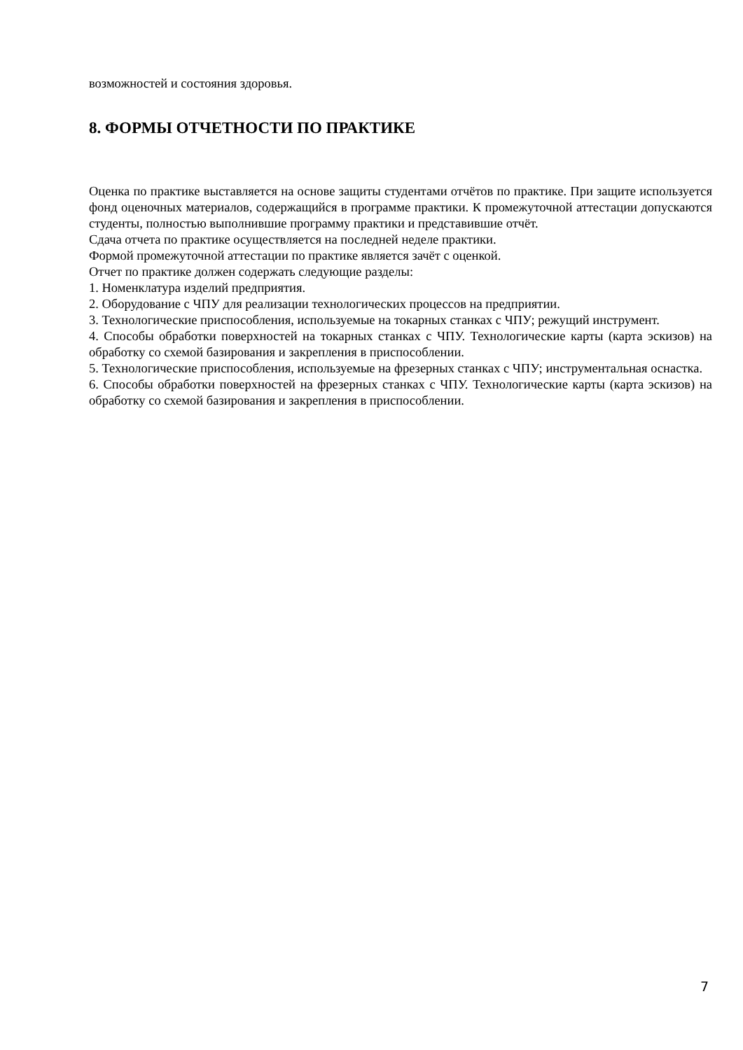возможностей и состояния здоровья.
8. ФОРМЫ ОТЧЕТНОСТИ ПО ПРАКТИКЕ
Оценка по практике выставляется на основе защиты студентами отчётов по практике. При защите используется фонд оценочных материалов, содержащийся в программе практики. К промежуточной аттестации допускаются студенты, полностью выполнившие программу практики и представившие отчёт.
Сдача отчета по практике осуществляется на последней неделе практики.
Формой промежуточной аттестации по практике является зачёт с оценкой.
Отчет по практике должен содержать следующие разделы:
1. Номенклатура изделий предприятия.
2. Оборудование с ЧПУ для реализации технологических процессов на предприятии.
3. Технологические приспособления, используемые на токарных станках с ЧПУ; режущий инструмент.
4. Способы обработки поверхностей на токарных станках с ЧПУ. Технологические карты (карта эскизов) на обработку со схемой базирования и закрепления в приспособлении.
5. Технологические приспособления, используемые на фрезерных станках с ЧПУ; инструментальная оснастка.
6. Способы обработки поверхностей на фрезерных станках с ЧПУ. Технологические карты (карта эскизов) на обработку со схемой базирования и закрепления в приспособлении.
7